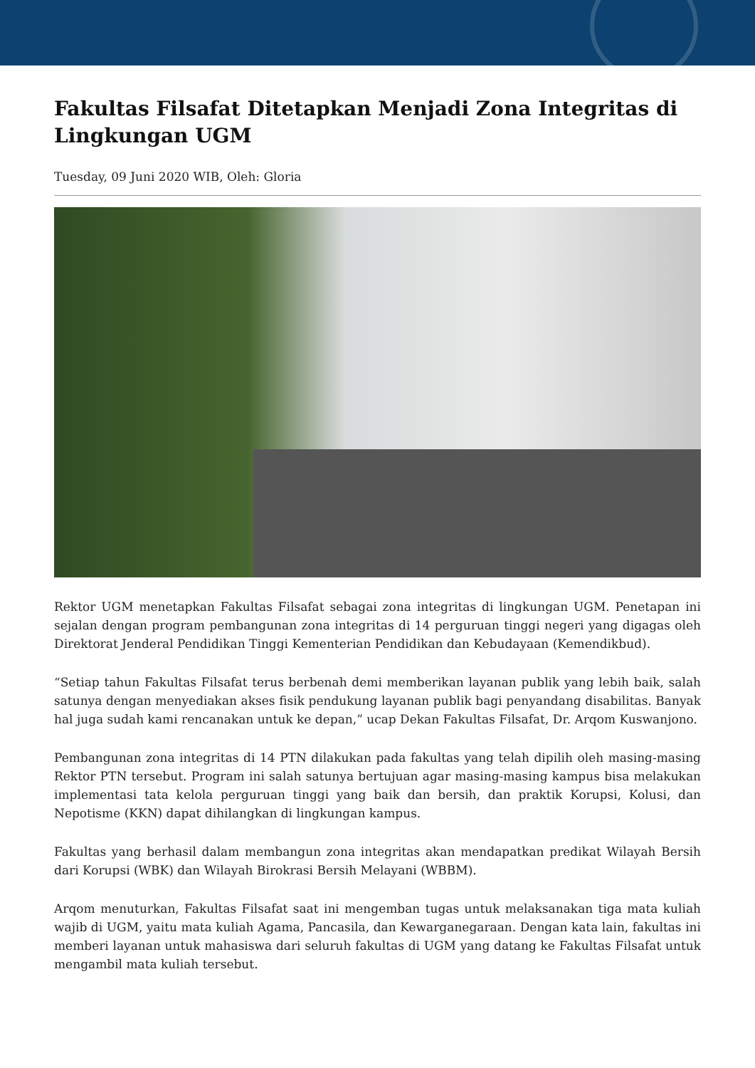Fakultas Filsafat Ditetapkan Menjadi Zona Integritas di Lingkungan UGM
Tuesday, 09 Juni 2020 WIB, Oleh: Gloria
Rektor UGM menetapkan Fakultas Filsafat sebagai zona integritas di lingkungan UGM. Penetapan ini sejalan dengan program pembangunan zona integritas di 14 perguruan tinggi negeri yang digagas oleh Direktorat Jenderal Pendidikan Tinggi Kementerian Pendidikan dan Kebudayaan (Kemendikbud).
“Setiap tahun Fakultas Filsafat terus berbenah demi memberikan layanan publik yang lebih baik, salah satunya dengan menyediakan akses fisik pendukung layanan publik bagi penyandang disabilitas. Banyak hal juga sudah kami rencanakan untuk ke depan,” ucap Dekan Fakultas Filsafat, Dr. Arqom Kuswanjono.
Pembangunan zona integritas di 14 PTN dilakukan pada fakultas yang telah dipilih oleh masing-masing Rektor PTN tersebut. Program ini salah satunya bertujuan agar masing-masing kampus bisa melakukan implementasi tata kelola perguruan tinggi yang baik dan bersih, dan praktik Korupsi, Kolusi, dan Nepotisme (KKN) dapat dihilangkan di lingkungan kampus.
Fakultas yang berhasil dalam membangun zona integritas akan mendapatkan predikat Wilayah Bersih dari Korupsi (WBK) dan Wilayah Birokrasi Bersih Melayani (WBBM).
Arqom menuturkan, Fakultas Filsafat saat ini mengemban tugas untuk melaksanakan tiga mata kuliah wajib di UGM, yaitu mata kuliah Agama, Pancasila, dan Kewarganegaraan. Dengan kata lain, fakultas ini memberi layanan untuk mahasiswa dari seluruh fakultas di UGM yang datang ke Fakultas Filsafat untuk mengambil mata kuliah tersebut.